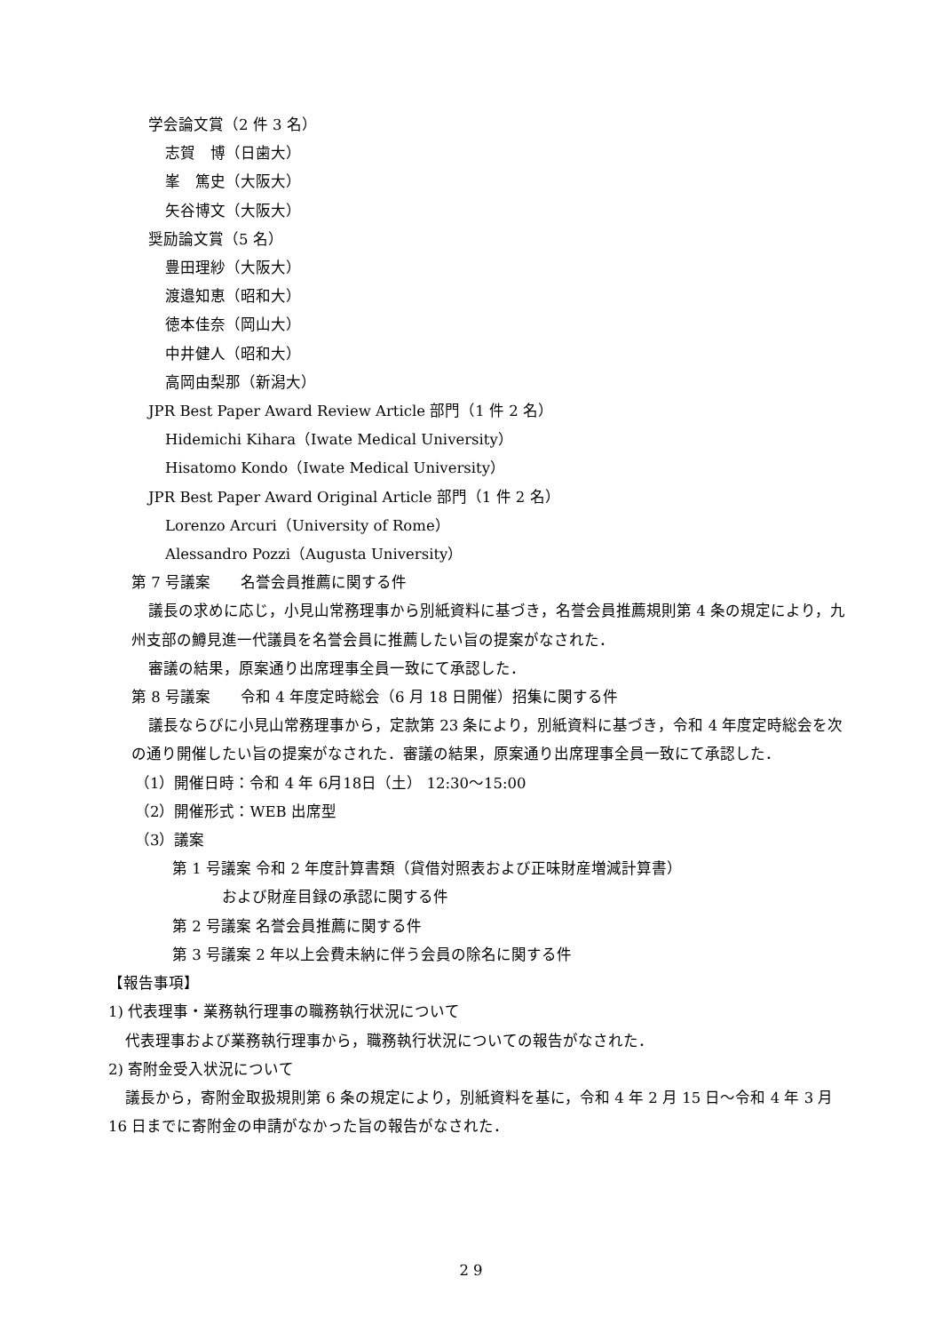学会論文賞（2 件 3 名）
志賀　博（日歯大）
峯　篤史（大阪大）
矢谷博文（大阪大）
奨励論文賞（5 名）
豊田理紗（大阪大）
渡邉知恵（昭和大）
徳本佳奈（岡山大）
中井健人（昭和大）
高岡由梨那（新潟大）
JPR Best Paper Award Review Article 部門（1 件 2 名）
Hidemichi Kihara（Iwate Medical University）
Hisatomo Kondo（Iwate Medical University）
JPR Best Paper Award Original Article 部門（1 件 2 名）
Lorenzo Arcuri（University of Rome）
Alessandro Pozzi（Augusta University）
第 7 号議案　　名誉会員推薦に関する件
議長の求めに応じ，小見山常務理事から別紙資料に基づき，名誉会員推薦規則第 4 条の規定により，九州支部の鱒見進一代議員を名誉会員に推薦したい旨の提案がなされた．
審議の結果，原案通り出席理事全員一致にて承認した．
第 8 号議案　　令和 4 年度定時総会（6 月 18 日開催）招集に関する件
議長ならびに小見山常務理事から，定款第 23 条により，別紙資料に基づき，令和 4 年度定時総会を次の通り開催したい旨の提案がなされた．審議の結果，原案通り出席理事全員一致にて承認した．
（1）開催日時：令和 4 年 6月18日（土） 12:30〜15:00
（2）開催形式：WEB 出席型
（3）議案
第 1 号議案 令和 2 年度計算書類（貸借対照表および正味財産増減計算書）
および財産目録の承認に関する件
第 2 号議案 名誉会員推薦に関する件
第 3 号議案 2 年以上会費未納に伴う会員の除名に関する件
【報告事項】
1) 代表理事・業務執行理事の職務執行状況について
代表理事および業務執行理事から，職務執行状況についての報告がなされた．
2) 寄附金受入状況について
議長から，寄附金取扱規則第 6 条の規定により，別紙資料を基に，令和 4 年 2 月 15 日〜令和 4 年 3 月 16 日までに寄附金の申請がなかった旨の報告がなされた．
2 9